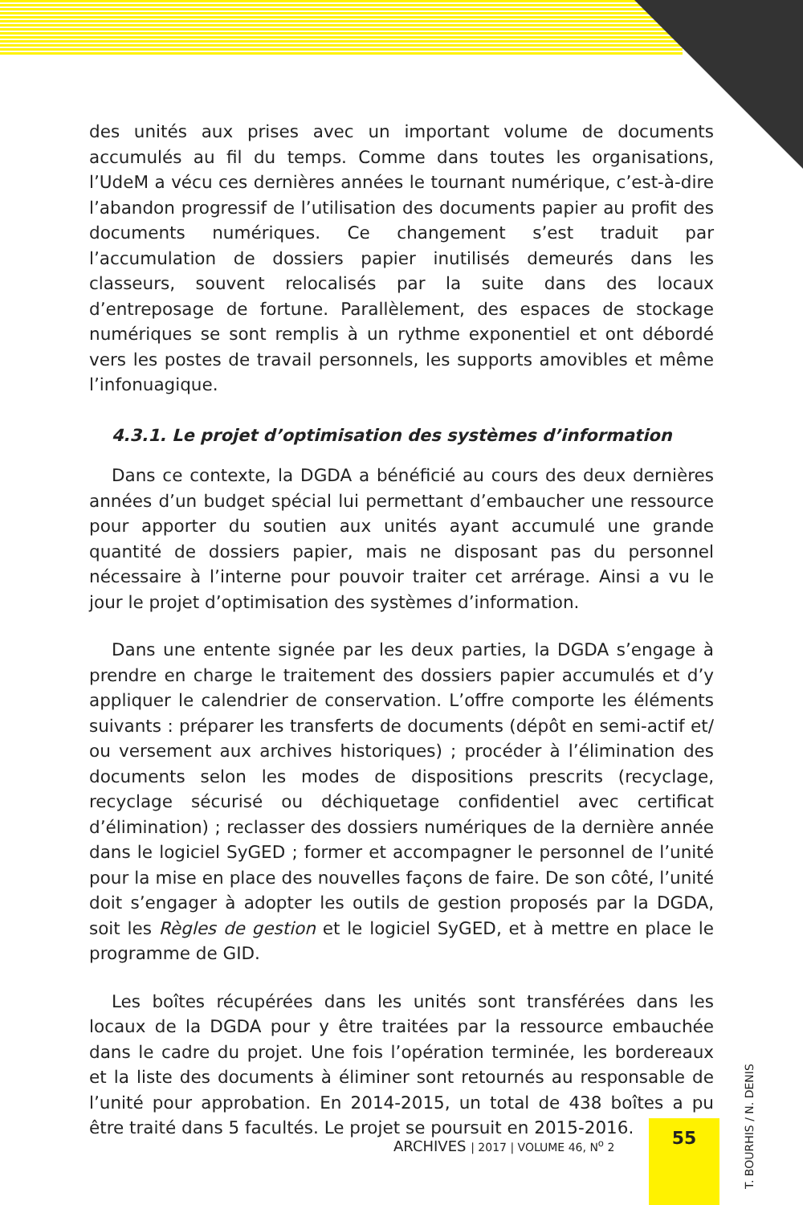des unités aux prises avec un important volume de documents accumulés au fil du temps. Comme dans toutes les organisations, l’UdeM a vécu ces dernières années le tournant numérique, c’est-à-dire l’abandon progressif de l’utilisation des documents papier au profit des documents numériques. Ce changement s’est traduit par l’accumulation de dossiers papier inutilisés demeurés dans les classeurs, souvent relocalisés par la suite dans des locaux d’entreposage de fortune. Parallèlement, des espaces de stockage numériques se sont remplis à un rythme exponentiel et ont débordé vers les postes de travail personnels, les supports amovibles et même l’infonuagique.
4.3.1. Le projet d’optimisation des systèmes d’information
Dans ce contexte, la DGDA a bénéficié au cours des deux dernières années d’un budget spécial lui permettant d’embaucher une ressource pour apporter du soutien aux unités ayant accumulé une grande quantité de dossiers papier, mais ne disposant pas du personnel nécessaire à l’interne pour pouvoir traiter cet arrérage. Ainsi a vu le jour le projet d’optimisation des systèmes d’information.
Dans une entente signée par les deux parties, la DGDA s’engage à prendre en charge le traitement des dossiers papier accumulés et d’y appliquer le calendrier de conservation. L’offre comporte les éléments suivants : préparer les transferts de documents (dépôt en semi-actif et/ ou versement aux archives historiques) ; procéder à l’élimination des documents selon les modes de dispositions prescrits (recyclage, recyclage sécurisé ou déchiquetage confidentiel avec certificat d’élimination) ; reclasser des dossiers numériques de la dernière année dans le logiciel SyGED ; former et accompagner le personnel de l’unité pour la mise en place des nouvelles façons de faire. De son côté, l’unité doit s’engager à adopter les outils de gestion proposés par la DGDA, soit les Règles de gestion et le logiciel SyGED, et à mettre en place le programme de GID.
Les boîtes récupérées dans les unités sont transférées dans les locaux de la DGDA pour y être traitées par la ressource embauchée dans le cadre du projet. Une fois l’opération terminée, les bordereaux et la liste des documents à éliminer sont retournés au responsable de l’unité pour approbation. En 2014-2015, un total de 438 boîtes a pu être traité dans 5 facultés. Le projet se poursuit en 2015-2016.
ARCHIVES | 2017 | VOLUME 46, N<sup>o</sup> 2
55
T. BOURHIS / N. DENIS